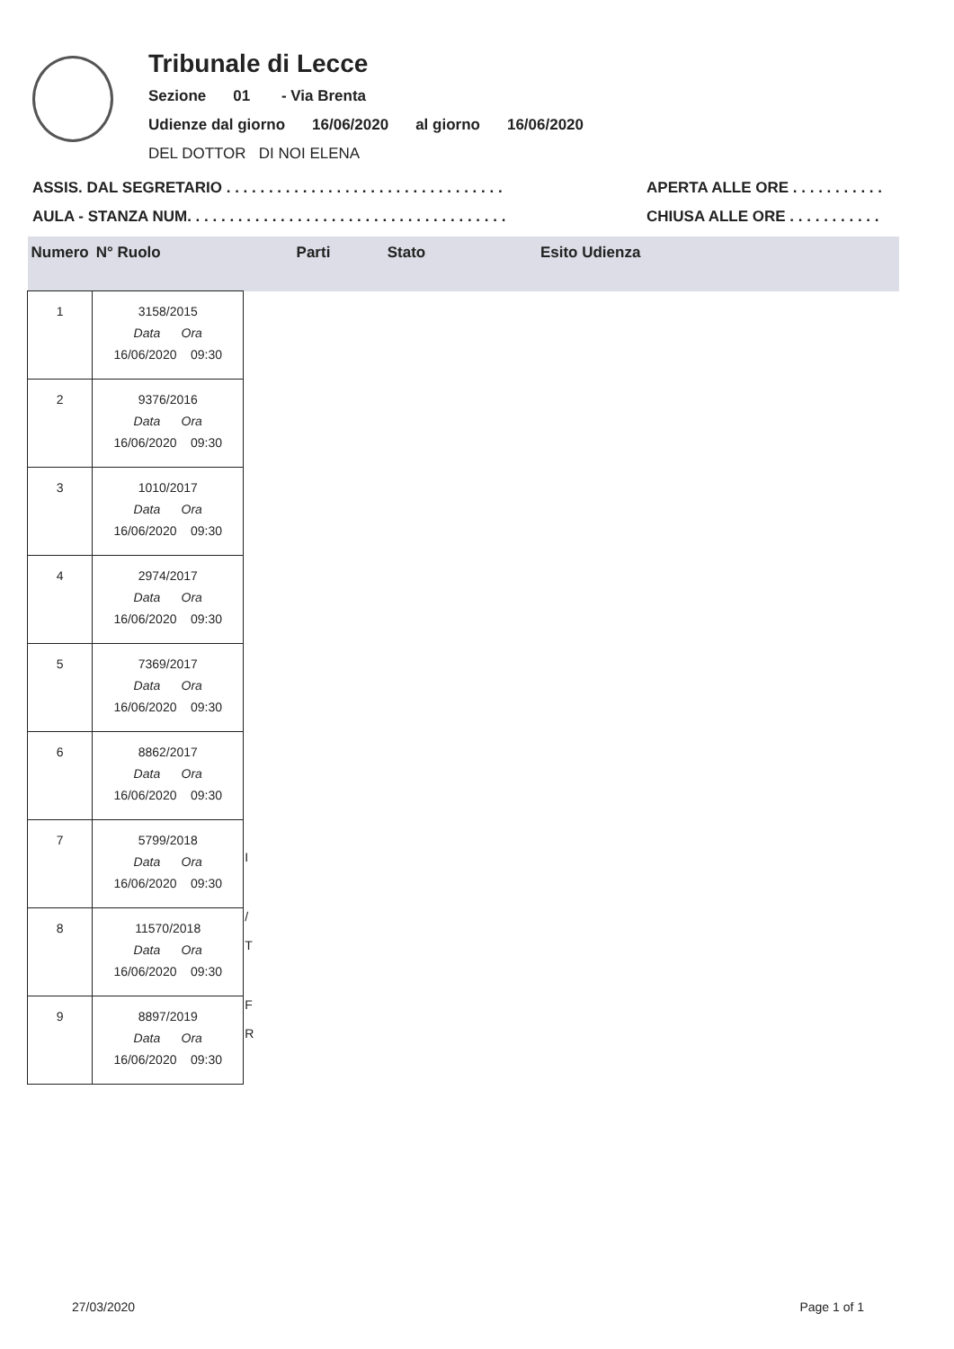Tribunale di Lecce
Sezione 01 - Via Brenta
Udienze dal giorno 16/06/2020 al giorno 16/06/2020
DEL DOTTOR DI NOI ELENA
ASSIS. DAL SEGRETARIO . . . . . . . . . . . . . . . . . . . . . . . . . . . . . . . . .
AULA - STANZA NUM. . . . . . . . . . . . . . . . . . . . . . . . . . . . . . . . . . . . . .
APERTA ALLE ORE . . . . . . . . . . .
CHIUSA ALLE ORE . . . . . . . . . . .
| Numero | N° Ruolo | Parti | Stato | Esito Udienza |
| --- | --- | --- | --- | --- |
| 1 | 3158/2015 Data Ora 16/06/2020 09:30 | | | |
| 2 | 9376/2016 Data Ora 16/06/2020 09:30 | | | |
| 3 | 1010/2017 Data Ora 16/06/2020 09:30 | | | |
| 4 | 2974/2017 Data Ora 16/06/2020 09:30 | | | |
| 5 | 7369/2017 Data Ora 16/06/2020 09:30 | | | |
| 6 | 8862/2017 Data Ora 16/06/2020 09:30 | | | |
| 7 | 5799/2018 Data Ora 16/06/2020 09:30 | I | | |
| 8 | 11570/2018 Data Ora 16/06/2020 09:30 | / T | | |
| 9 | 8897/2019 Data Ora 16/06/2020 09:30 | F R | | |
27/03/2020 Page 1 of 1